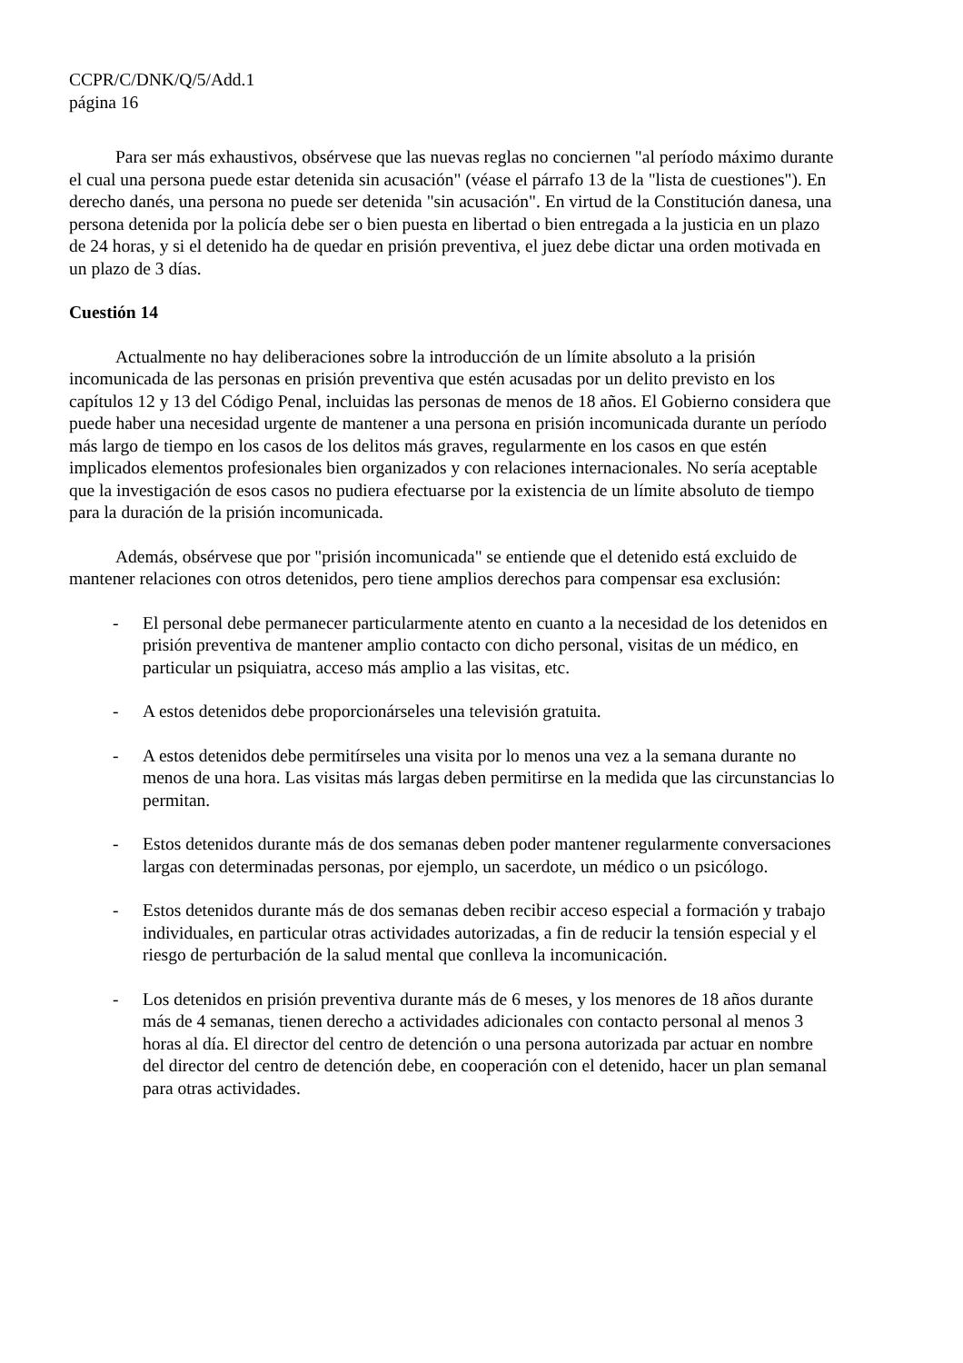CCPR/C/DNK/Q/5/Add.1
página 16
Para ser más exhaustivos, obsérvese que las nuevas reglas no conciernen "al período máximo durante el cual una persona puede estar detenida sin acusación" (véase el párrafo 13 de la "lista de cuestiones"). En derecho danés, una persona no puede ser detenida "sin acusación". En virtud de la Constitución danesa, una persona detenida por la policía debe ser o bien puesta en libertad o bien entregada a la justicia en un plazo de 24 horas, y si el detenido ha de quedar en prisión preventiva, el juez debe dictar una orden motivada en un plazo de 3 días.
Cuestión 14
Actualmente no hay deliberaciones sobre la introducción de un límite absoluto a la prisión incomunicada de las personas en prisión preventiva que estén acusadas por un delito previsto en los capítulos 12 y 13 del Código Penal, incluidas las personas de menos de 18 años. El Gobierno considera que puede haber una necesidad urgente de mantener a una persona en prisión incomunicada durante un período más largo de tiempo en los casos de los delitos más graves, regularmente en los casos en que estén implicados elementos profesionales bien organizados y con relaciones internacionales. No sería aceptable que la investigación de esos casos no pudiera efectuarse por la existencia de un límite absoluto de tiempo para la duración de la prisión incomunicada.
Además, obsérvese que por "prisión incomunicada" se entiende que el detenido está excluido de mantener relaciones con otros detenidos, pero tiene amplios derechos para compensar esa exclusión:
- El personal debe permanecer particularmente atento en cuanto a la necesidad de los detenidos en prisión preventiva de mantener amplio contacto con dicho personal, visitas de un médico, en particular un psiquiatra, acceso más amplio a las visitas, etc.
- A estos detenidos debe proporcionárseles una televisión gratuita.
- A estos detenidos debe permitírseles una visita por lo menos una vez a la semana durante no menos de una hora. Las visitas más largas deben permitirse en la medida que las circunstancias lo permitan.
- Estos detenidos durante más de dos semanas deben poder mantener regularmente conversaciones largas con determinadas personas, por ejemplo, un sacerdote, un médico o un psicólogo.
- Estos detenidos durante más de dos semanas deben recibir acceso especial a formación y trabajo individuales, en particular otras actividades autorizadas, a fin de reducir la tensión especial y el riesgo de perturbación de la salud mental que conlleva la incomunicación.
- Los detenidos en prisión preventiva durante más de 6 meses, y los menores de 18 años durante más de 4 semanas, tienen derecho a actividades adicionales con contacto personal al menos 3 horas al día. El director del centro de detención o una persona autorizada par actuar en nombre del director del centro de detención debe, en cooperación con el detenido, hacer un plan semanal para otras actividades.